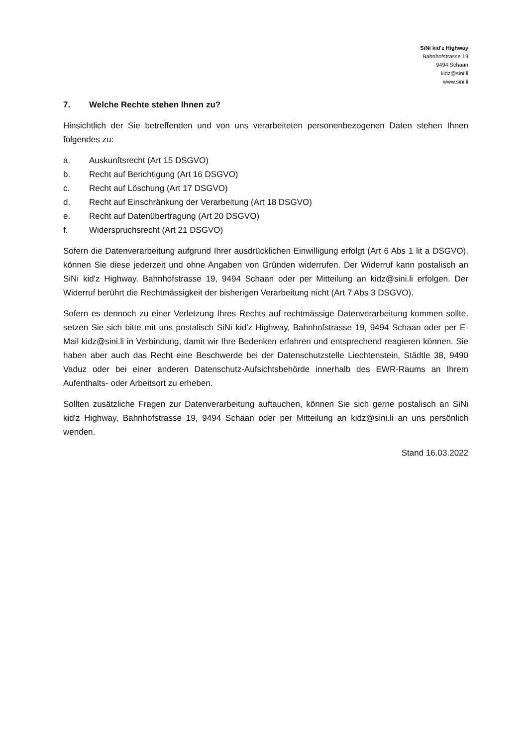SiNi kid'z Highway
Bahnhofstrasse 19
9494 Schaan
kidz@sini.li
www.sini.li
7. Welche Rechte stehen Ihnen zu?
Hinsichtlich der Sie betreffenden und von uns verarbeiteten personenbezogenen Daten stehen Ihnen folgendes zu:
a. Auskunftsrecht (Art 15 DSGVO)
b. Recht auf Berichtigung (Art 16 DSGVO)
c. Recht auf Löschung (Art 17 DSGVO)
d. Recht auf Einschränkung der Verarbeitung (Art 18 DSGVO)
e. Recht auf Datenübertragung (Art 20 DSGVO)
f. Widerspruchsrecht (Art 21 DSGVO)
Sofern die Datenverarbeitung aufgrund Ihrer ausdrücklichen Einwilligung erfolgt (Art 6 Abs 1 lit a DSGVO), können Sie diese jederzeit und ohne Angaben von Gründen widerrufen. Der Widerruf kann postalisch an SiNi kid'z Highway, Bahnhofstrasse 19, 9494 Schaan oder per Mitteilung an kidz@sini.li erfolgen. Der Widerruf berührt die Rechtmässigkeit der bisherigen Verarbeitung nicht (Art 7 Abs 3 DSGVO).
Sofern es dennoch zu einer Verletzung Ihres Rechts auf rechtmässige Datenverarbeitung kommen sollte, setzen Sie sich bitte mit uns postalisch SiNi kid'z Highway, Bahnhofstrasse 19, 9494 Schaan oder per E-Mail kidz@sini.li in Verbindung, damit wir Ihre Bedenken erfahren und entsprechend reagieren können. Sie haben aber auch das Recht eine Beschwerde bei der Datenschutzstelle Liechtenstein, Städtle 38, 9490 Vaduz oder bei einer anderen Datenschutz-Aufsichtsbehörde innerhalb des EWR-Raums an Ihrem Aufenthalts- oder Arbeitsort zu erheben.
Sollten zusätzliche Fragen zur Datenverarbeitung auftauchen, können Sie sich gerne postalisch an SiNi kid'z Highway, Bahnhofstrasse 19, 9494 Schaan oder per Mitteilung an kidz@sini.li an uns persönlich wenden.
Stand 16.03.2022